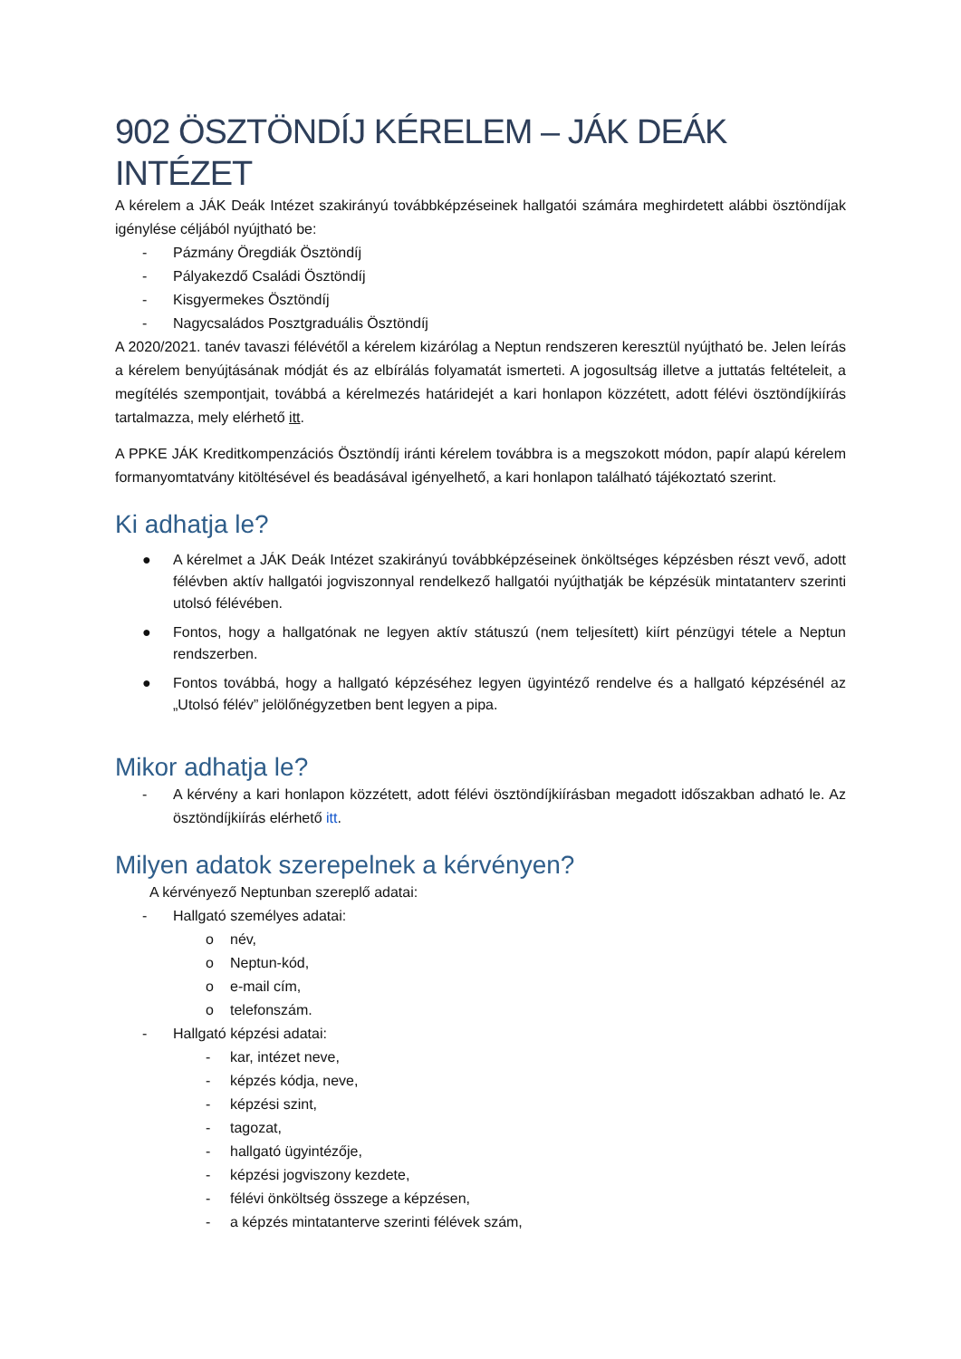902 ÖSZTÖNDÍJ KÉRELEM – JÁK DEÁK INTÉZET
A kérelem a JÁK Deák Intézet szakirányú továbbképzéseinek hallgatói számára meghirdetett alábbi ösztöndíjak igénylése céljából nyújtható be:
- Pázmány Öregdiák Ösztöndíj
- Pályakezdő Családi Ösztöndíj
- Kisgyermekes Ösztöndíj
- Nagycsaládos Posztgraduális Ösztöndíj
A 2020/2021. tanév tavaszi félévétől a kérelem kizárólag a Neptun rendszeren keresztül nyújtható be. Jelen leírás a kérelem benyújtásának módját és az elbírálás folyamatát ismerteti. A jogosultság illetve a juttatás feltételeit, a megítélés szempontjait, továbbá a kérelmezés határidejét a kari honlapon közzétett, adott félévi ösztöndíjkiírás tartalmazza, mely elérhető itt.
A PPKE JÁK Kreditkompenzációs Ösztöndíj iránti kérelem továbbra is a megszokott módon, papír alapú kérelem formanyomtatvány kitöltésével és beadásával igényelhető, a kari honlapon található tájékoztató szerint.
Ki adhatja le?
● A kérelmet a JÁK Deák Intézet szakirányú továbbképzéseinek önköltséges képzésben részt vevő, adott félévben aktív hallgatói jogviszonnyal rendelkező hallgatói nyújthatják be képzésük mintatanterv szerinti utolsó félévében.
● Fontos, hogy a hallgatónak ne legyen aktív státuszú (nem teljesített) kiírt pénzügyi tétele a Neptun rendszerben.
● Fontos továbbá, hogy a hallgató képzéséhez legyen ügyintéző rendelve és a hallgató képzésénél az „Utolsó félév” jelölőnégyzetben bent legyen a pipa.
Mikor adhatja le?
- A kérvény a kari honlapon közzétett, adott félévi ösztöndíjkiírásban megadott időszakban adható le. Az ösztöndíjkiírás elérhető itt.
Milyen adatok szerepelnek a kérvényen?
A kérvényező Neptunban szereplő adatai:
- Hallgató személyes adatai:
o név,
o Neptun-kód,
o e-mail cím,
o telefonszám.
- Hallgató képzési adatai:
- kar, intézet neve,
- képzés kódja, neve,
- képzési szint,
- tagozat,
- hallgató ügyintézője,
- képzési jogviszony kezdete,
- félévi önköltség összege a képzésen,
- a képzés mintatanterve szerinti félévek szám,